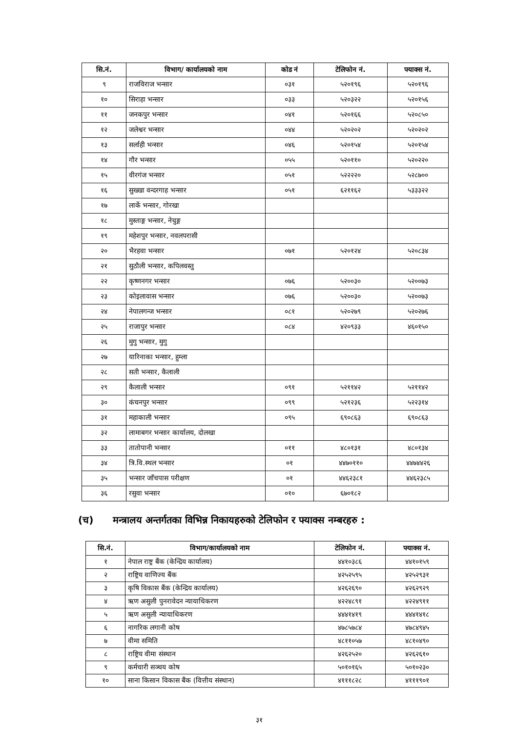| सि.नं. | विभाग/ कार्यालयको नाम | कोड नं | टेलिफोन नं. | फ्याक्स नं. |
| --- | --- | --- | --- | --- |
| ९ | राजविराज भन्सार | ०३१ | ५२०१९६ | ५२०१९६ |
| १० | सिराहा भन्सार | ०३३ | ५२०३२२ | ५२०१५६ |
| ११ | जनकपुर भन्सार | ०४१ | ५२०१६६ | ५२०८५० |
| १२ | जलेश्वर भन्सार | ०४४ | ५२०२०२ | ५२०२०२ |
| १३ | सर्लाही भन्सार | ०४६ | ५२०१५४ | ५२०१५४ |
| १४ | गौर भन्सार | ०५५ | ५२०११० | ५२०२२० |
| १५ | वीरगंज भन्सार | ०५१ | ५२२२२० | ५२८७०० |
| १६ | सुख्खा वन्दरगाह भन्सार | ०५१ | ६२११६२ | ५३३३२२ |
| १७ | लार्के भन्सार, गोरखा | | | |
| १८ | मुस्ताङ्ग भन्सार, नेचुङ्ग | | | |
| १९ | महेशपुर भन्सार, नवलपरासी | | | |
| २० | भैरहवा भन्सार | ०७१ | ५२०१२४ | ५२०८३४ |
| २१ | सुठौली भन्सार, कपिलवस्तु | | | |
| २२ | कृष्णनगर भन्सार | ०७६ | ५२००३० | ५२००७३ |
| २३ | कोइलावास भन्सार | ०७६ | ५२००३० | ५२००७३ |
| २४ | नेपालगन्ज भन्सार | ०८१ | ५२०२७९ | ५२०२७६ |
| २५ | राजापुर भन्सार | ०८४ | ४२०९३३ | ४६०१५० |
| २६ | मुगु भन्सार, मुगु | | | |
| २७ | यारिनाका भन्सार, हुम्ला | | | |
| २८ | सती भन्सार, कैलाली | | | |
| २९ | कैलाली भन्सार | ०९१ | ५२११४२ | ५२११४२ |
| ३० | कंचनपुर भन्सार | ०९९ | ५२१२३६ | ५२२३१४ |
| ३१ | महाकाली भन्सार | ०९५ | ६९०८६३ | ६९०८६३ |
| ३२ | लामाबगर भन्सार कार्यालय, दोलखा | | | |
| ३३ | तातोपानी भन्सार | ०११ | ४८०१३१ | ४८०१३४ |
| ३४ | त्रि.वि.स्थल भन्सार | ०१ | ४४७०११० | ४४७४४२६ |
| ३५ | भन्सार जाँचपास परीक्षण | ०१ | ४४६२३८१ | ४४६२३८५ |
| ३६ | रसुवा भन्सार | ०१० | ६७०१८२ | |
(च) मन्त्रालय अन्तर्गतका विभिन्न निकायहरुको टेलिफोन र फ्याक्स नम्बरहरु :
| सि.नं. | विभाग/कार्यालयको नाम | टेलिफोन नं. | फ्याक्स नं. |
| --- | --- | --- | --- |
| १ | नेपाल राष्ट्र बैंक (केन्द्रिय कार्यालय) | ४४१०३८६ | ४४१०१५९ |
| २ | राष्ट्रिय वाणिज्य बैंक | ४२५२५९५ | ४२५२९३१ |
| ३ | कृषि विकास बैंक (केन्द्रिय कार्यालय) | ४२६२६९० | ४२६२९२९ |
| ४ | ऋण असुली पुनरावेदन न्यायाधिकरण | ४२२४८९१ | ४२२४९११ |
| ५ | ऋण असुली न्यायाधिकरण | ४४४१४१९ | ४४४१४१८ |
| ६ | नागरिक लगानी कोष | ४७८५७८४ | ४७८४९४५ |
| ७ | वीमा समिति | ४८११०५७ | ४८१०४९० |
| ८ | राष्ट्रिय वीमा संस्थान | ४२६२५२० | ४२६२६१० |
| ९ | कर्मचारी सञ्चय कोष | ५०१०१६५ | ५०१०२३० |
| १० | साना किसान विकास बैंक (वित्तीय संस्थान) | ४१११८२८ | ४१११९०१ |
३१